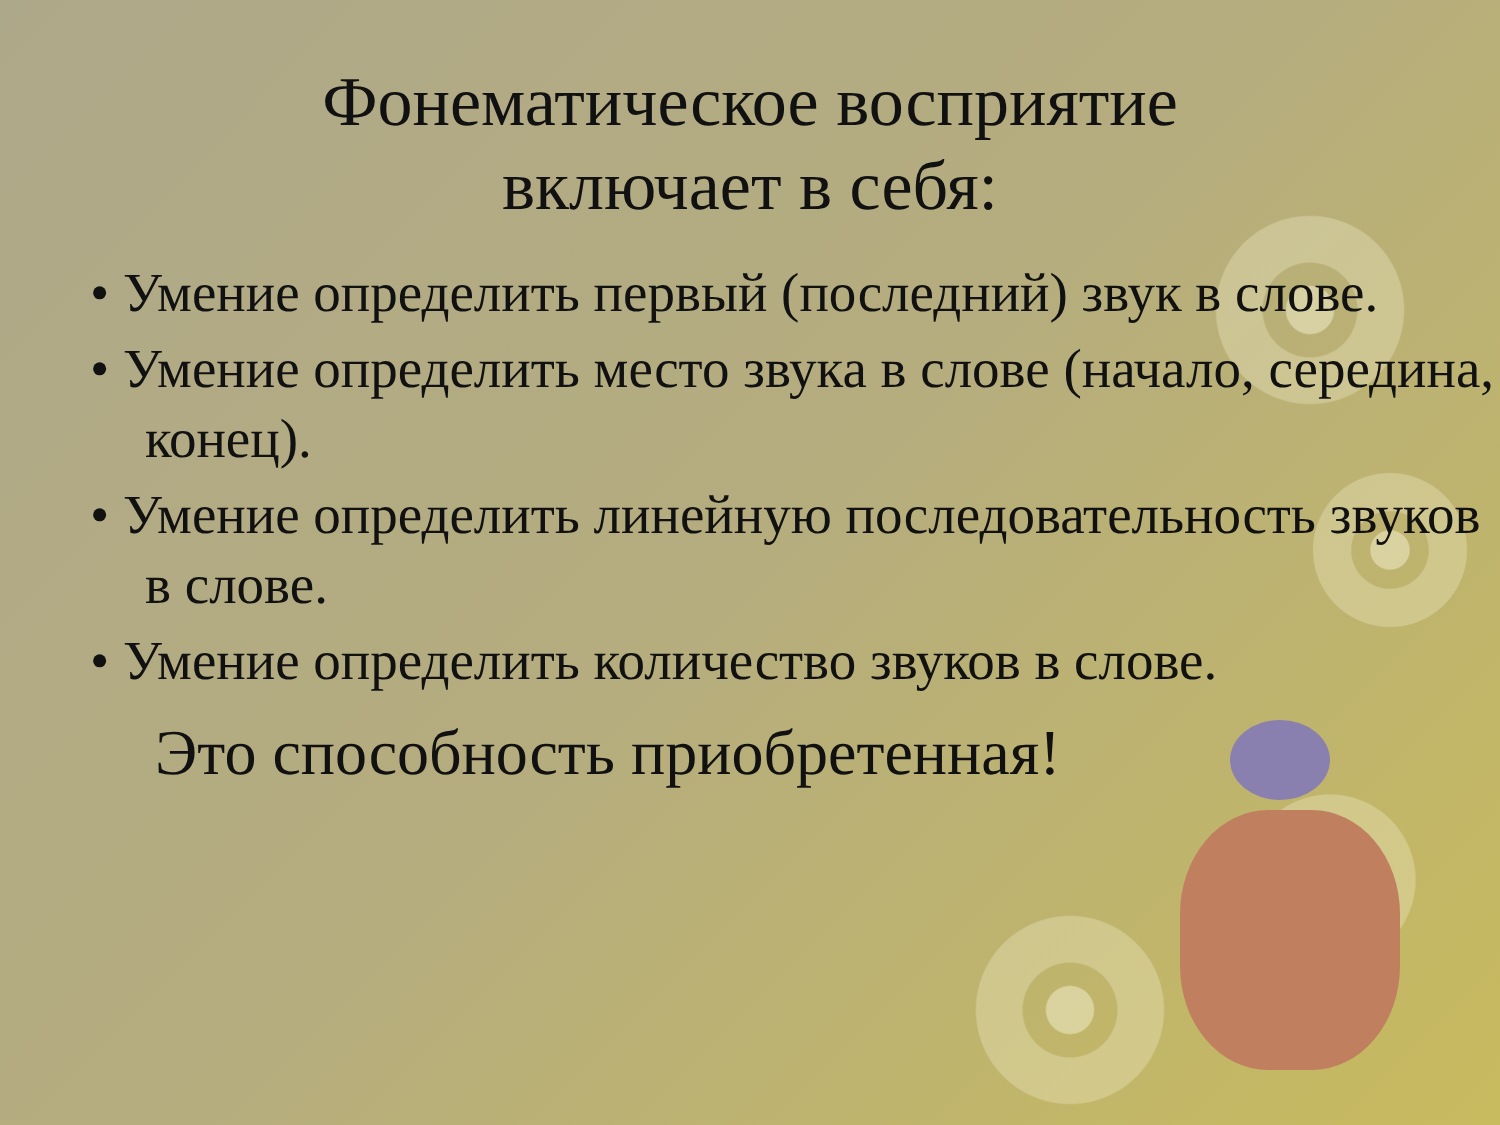Фонематическое восприятие
включает в себя:
• Умение определить первый (последний) звук в слове.
• Умение определить место звука в слове (начало, середина, конец).
• Умение определить линейную последовательность звуков в слове.
• Умение определить количество звуков в слове.
Это способность приобретенная!